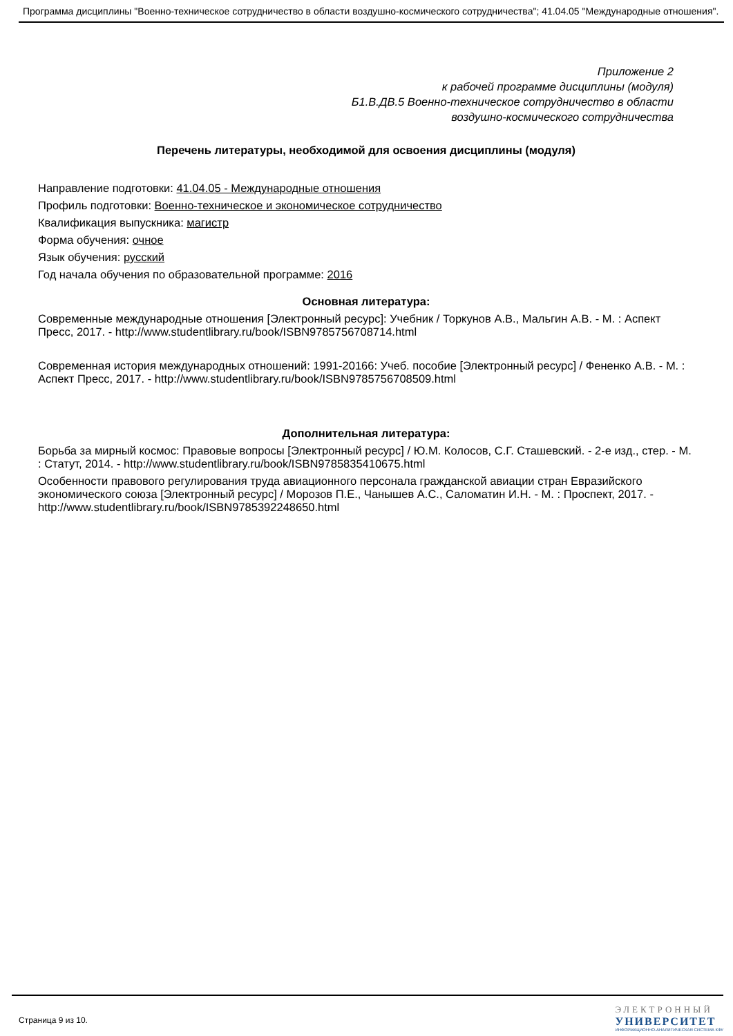Программа дисциплины "Военно-техническое сотрудничество в области воздушно-космического сотрудничества"; 41.04.05 "Международные отношения".
Приложение 2
к рабочей программе дисциплины (модуля)
Б1.В.ДВ.5 Военно-техническое сотрудничество в области
воздушно-космического сотрудничества
Перечень литературы, необходимой для освоения дисциплины (модуля)
Направление подготовки: 41.04.05 - Международные отношения
Профиль подготовки: Военно-техническое и экономическое сотрудничество
Квалификация выпускника: магистр
Форма обучения: очное
Язык обучения: русский
Год начала обучения по образовательной программе: 2016
Основная литература:
Современные международные отношения [Электронный ресурс]: Учебник / Торкунов А.В., Мальгин А.В. - М. : Аспект Пресс, 2017. - http://www.studentlibrary.ru/book/ISBN9785756708714.html
Современная история международных отношений: 1991-20166: Учеб. пособие [Электронный ресурс] / Фененко А.В. - М. : Аспект Пресс, 2017. - http://www.studentlibrary.ru/book/ISBN9785756708509.html
Дополнительная литература:
Борьба за мирный космос: Правовые вопросы [Электронный ресурс] / Ю.М. Колосов, С.Г. Сташевский. - 2-е изд., стер. - М. : Статут, 2014. - http://www.studentlibrary.ru/book/ISBN9785835410675.html
Особенности правового регулирования труда авиационного персонала гражданской авиации стран Евразийского экономического союза [Электронный ресурс] / Морозов П.Е., Чанышев А.С., Саломатин И.Н. - М. : Проспект, 2017. - http://www.studentlibrary.ru/book/ISBN9785392248650.html
Страница 9 из 10.
ЭЛЕКТРОННЫЙ
УНИВЕРСИТЕТ
ИНФОРМАЦИОННО-АНАЛИТИЧЕСКАЯ СИСТЕМА КФУ